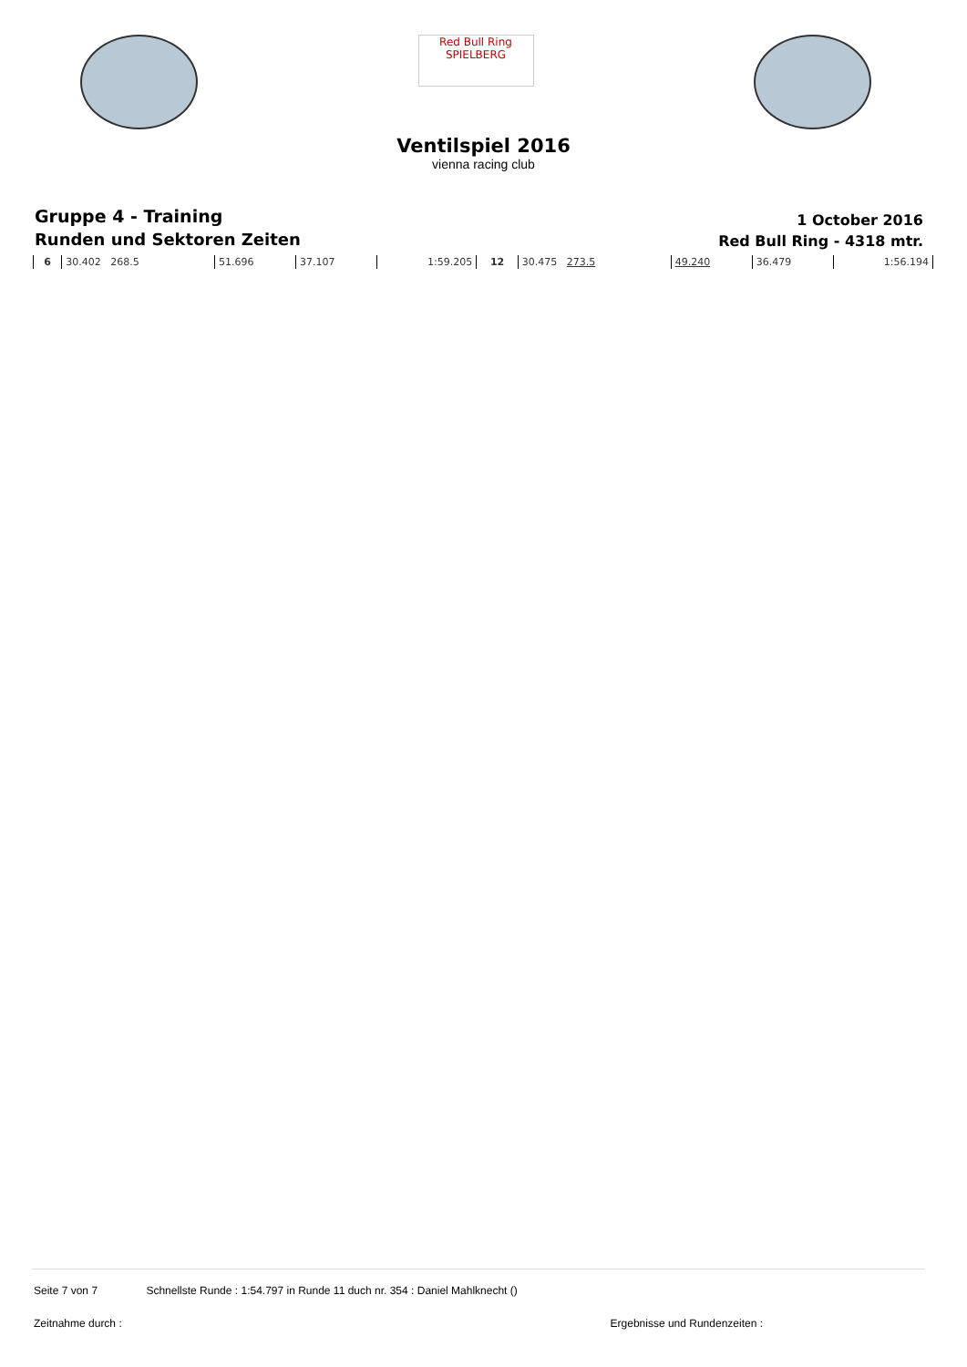Red Bull Ring SPIELBERG
Ventilspiel 2016
vienna racing club
Gruppe 4 - Training
Runden und Sektoren Zeiten
1 October 2016
Red Bull Ring - 4318 mtr.
| 6 | 30.402 268.5 | 51.696 | 37.107 | 1:59.205 | 12 | 30.475 273.5 | 49.240 | 36.479 | 1:56.194 |
Seite 7 von 7 Schnellste Runde : 1:54.797 in Runde 11 duch nr. 354 : Daniel Mahlknecht ()
Zeitnahme durch : Ergebnisse und Rundenzeiten :